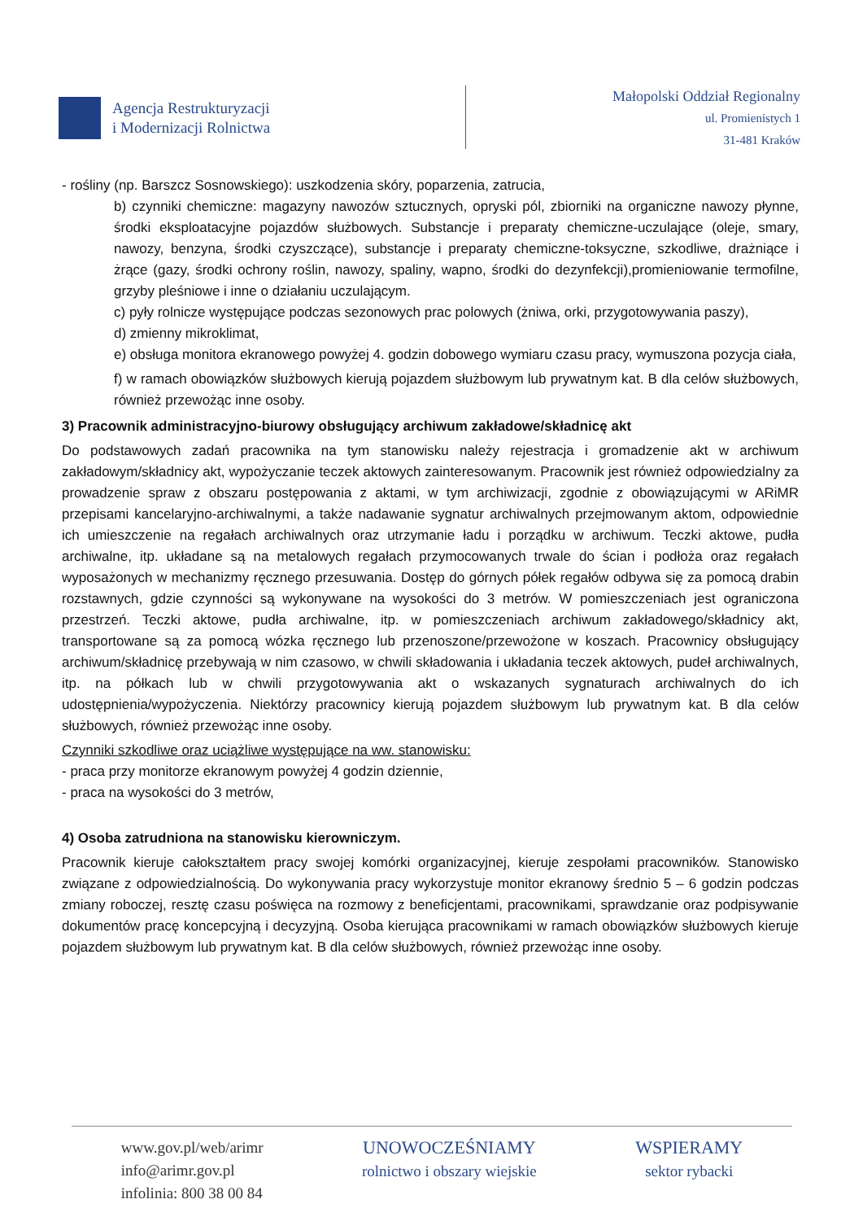Agencja Restrukturyzacji
i Modernizacji Rolnictwa
Małopolski Oddział Regionalny
ul. Promienistych 1
31-481 Kraków
- rośliny (np. Barszcz Sosnowskiego): uszkodzenia skóry, poparzenia, zatrucia,
b) czynniki chemiczne: magazyny nawozów sztucznych, opryski pól, zbiorniki na organiczne nawozy płynne, środki eksploatacyjne pojazdów służbowych. Substancje i preparaty chemiczne-uczulające (oleje, smary, nawozy, benzyna, środki czyszczące), substancje i preparaty chemiczne-toksyczne, szkodliwe, drażniące i żrące (gazy, środki ochrony roślin, nawozy, spaliny, wapno, środki do dezynfekcji),promieniowanie termofilne, grzyby pleśniowe i inne o działaniu uczulającym.
c) pyły rolnicze występujące podczas sezonowych prac polowych (żniwa, orki, przygotowywania paszy),
d) zmienny mikroklimat,
e) obsługa monitora ekranowego powyżej 4. godzin dobowego wymiaru czasu pracy, wymuszona pozycja ciała,
f) w ramach obowiązków służbowych kierują pojazdem służbowym lub prywatnym kat. B dla celów służbowych, również przewożąc inne osoby.
3) Pracownik administracyjno-biurowy obsługujący archiwum zakładowe/składnicę akt
Do podstawowych zadań pracownika na tym stanowisku należy rejestracja i gromadzenie akt w archiwum zakładowym/składnicy akt, wypożyczanie teczek aktowych zainteresowanym. Pracownik jest również odpowiedzialny za prowadzenie spraw z obszaru postępowania z aktami, w tym archiwizacji, zgodnie z obowiązującymi w ARiMR przepisami kancelaryjno-archiwalnymi, a także nadawanie sygnatur archiwalnych przejmowanym aktom, odpowiednie ich umieszczenie na regałach archiwalnych oraz utrzymanie ładu i porządku w archiwum. Teczki aktowe, pudła archiwalne, itp. układane są na metalowych regałach przymocowanych trwale do ścian i podłoża oraz regałach wyposażonych w mechanizmy ręcznego przesuwania. Dostęp do górnych półek regałów odbywa się za pomocą drabin rozstawnych, gdzie czynności są wykonywane na wysokości do 3 metrów. W pomieszczeniach jest ograniczona przestrzeń. Teczki aktowe, pudła archiwalne, itp. w pomieszczeniach archiwum zakładowego/składnicy akt, transportowane są za pomocą wózka ręcznego lub przenoszone/przewożone w koszach. Pracownicy obsługujący archiwum/składnicę przebywają w nim czasowo, w chwili składowania i układania teczek aktowych, pudeł archiwalnych, itp. na półkach lub w chwili przygotowywania akt o wskazanych sygnaturach archiwalnych do ich udostępnienia/wypożyczenia. Niektórzy pracownicy kierują pojazdem służbowym lub prywatnym kat. B dla celów służbowych, również przewożąc inne osoby.
Czynniki szkodliwe oraz uciążliwe występujące na ww. stanowisku:
- praca przy monitorze ekranowym powyżej 4 godzin dziennie,
- praca na wysokości do 3 metrów,
4) Osoba zatrudniona na stanowisku kierowniczym.
Pracownik kieruje całokształtem pracy swojej komórki organizacyjnej, kieruje zespołami pracowników. Stanowisko związane z odpowiedzialnością. Do wykonywania pracy wykorzystuje monitor ekranowy średnio 5 – 6 godzin podczas zmiany roboczej, resztę czasu poświęca na rozmowy z beneficjentami, pracownikami, sprawdzanie oraz podpisywanie dokumentów pracę koncepcyjną i decyzyjną. Osoba kierująca pracownikami w ramach obowiązków służbowych kieruje pojazdem służbowym lub prywatnym kat. B dla celów służbowych, również przewożąc inne osoby.
www.gov.pl/web/arimr
info@arimr.gov.pl
infolinia: 800 38 00 84
UNOWOCZEŚNIAMY
rolnictwo i obszary wiejskie
WSPIERAMY
sektor rybacki